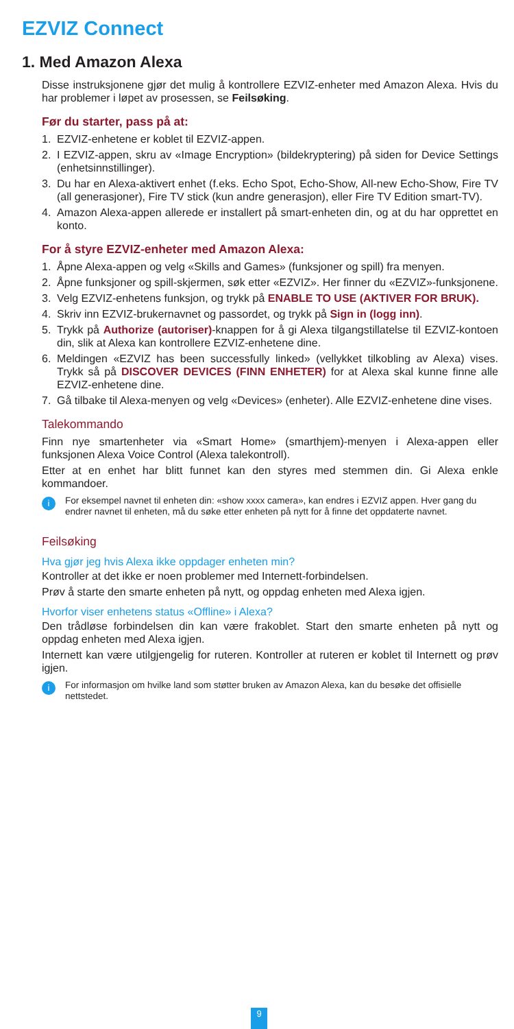EZVIZ Connect
1. Med Amazon Alexa
Disse instruksjonene gjør det mulig å kontrollere EZVIZ-enheter med Amazon Alexa. Hvis du har problemer i løpet av prosessen, se Feilsøking.
Før du starter, pass på at:
1. EZVIZ-enhetene er koblet til EZVIZ-appen.
2. I EZVIZ-appen, skru av «Image Encryption» (bildekryptering) på siden for Device Settings (enhetsinnstillinger).
3. Du har en Alexa-aktivert enhet (f.eks. Echo Spot, Echo-Show, All-new Echo-Show, Fire TV (all generasjoner), Fire TV stick (kun andre generasjon), eller Fire TV Edition smart-TV).
4. Amazon Alexa-appen allerede er installert på smart-enheten din, og at du har opprettet en konto.
For å styre EZVIZ-enheter med Amazon Alexa:
1. Åpne Alexa-appen og velg «Skills and Games» (funksjoner og spill) fra menyen.
2. Åpne funksjoner og spill-skjermen, søk etter «EZVIZ». Her finner du «EZVIZ»-funksjonene.
3. Velg EZVIZ-enhetens funksjon, og trykk på ENABLE TO USE (AKTIVER FOR BRUK).
4. Skriv inn EZVIZ-brukernavnet og passordet, og trykk på Sign in (logg inn).
5. Trykk på Authorize (autoriser)-knappen for å gi Alexa tilgangstillatelse til EZVIZ-kontoen din, slik at Alexa kan kontrollere EZVIZ-enhetene dine.
6. Meldingen «EZVIZ has been successfully linked» (vellykket tilkobling av Alexa) vises. Trykk så på DISCOVER DEVICES (FINN ENHETER) for at Alexa skal kunne finne alle EZVIZ-enhetene dine.
7. Gå tilbake til Alexa-menyen og velg «Devices» (enheter). Alle EZVIZ-enhetene dine vises.
Talekommando
Finn nye smartenheter via «Smart Home» (smarthjem)-menyen i Alexa-appen eller funksjonen Alexa Voice Control (Alexa talekontroll).
Etter at en enhet har blitt funnet kan den styres med stemmen din. Gi Alexa enkle kommandoer.
i
For eksempel navnet til enheten din: «show xxxx camera», kan endres i EZVIZ appen. Hver gang du endrer navnet til enheten, må du søke etter enheten på nytt for å finne det oppdaterte navnet.
Feilsøking
Hva gjør jeg hvis Alexa ikke oppdager enheten min?
Kontroller at det ikke er noen problemer med Internett-forbindelsen.
Prøv å starte den smarte enheten på nytt, og oppdag enheten med Alexa igjen.
Hvorfor viser enhetens status «Offline» i Alexa?
Den trådløse forbindelsen din kan være frakoblet. Start den smarte enheten på nytt og oppdag enheten med Alexa igjen.
Internett kan være utilgjengelig for ruteren. Kontroller at ruteren er koblet til Internett og prøv igjen.
i
For informasjon om hvilke land som støtter bruken av Amazon Alexa, kan du besøke det offisielle nettstedet.
9